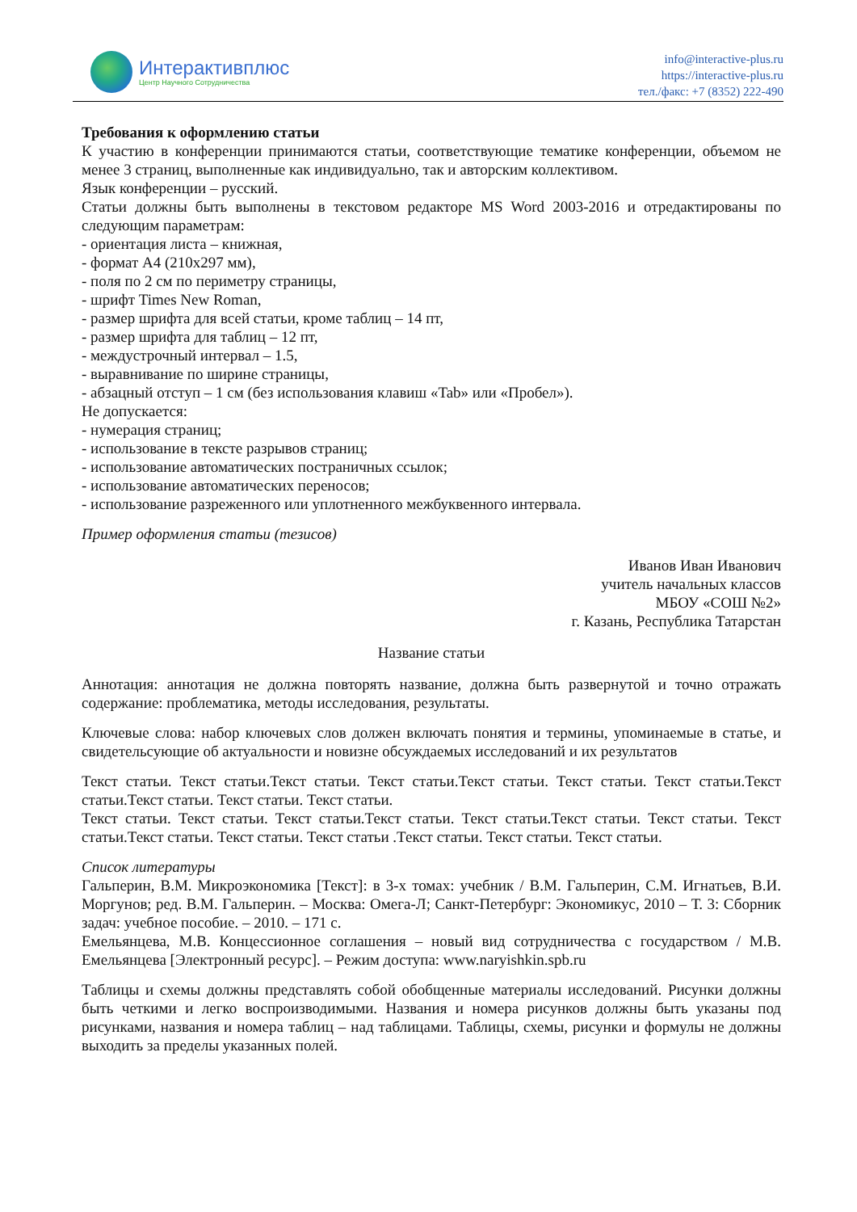Интерактивплюс
Центр Научного Сотрудничества
info@interactive-plus.ru
https://interactive-plus.ru
тел./факс: +7 (8352) 222-490
Требования к оформлению статьи
К участию в конференции принимаются статьи, соответствующие тематике конференции, объемом не менее 3 страниц, выполненные как индивидуально, так и авторским коллективом.
Язык конференции – русский.
Статьи должны быть выполнены в текстовом редакторе MS Word 2003-2016 и отредактированы по следующим параметрам:
- ориентация листа – книжная,
- формат А4 (210х297 мм),
- поля по 2 см по периметру страницы,
- шрифт Times New Roman,
- размер шрифта для всей статьи, кроме таблиц – 14 пт,
- размер шрифта для таблиц – 12 пт,
- междустрочный интервал – 1.5,
- выравнивание по ширине страницы,
- абзацный отступ – 1 см (без использования клавиш «Tab» или «Пробел»).
Не допускается:
- нумерация страниц;
- использование в тексте разрывов страниц;
- использование автоматических постраничных ссылок;
- использование автоматических переносов;
- использование разреженного или уплотненного межбуквенного интервала.
Пример оформления статьи (тезисов)
Иванов Иван Иванович
учитель начальных классов
МБОУ «СОШ №2»
г. Казань, Республика Татарстан
Название статьи
Аннотация: аннотация не должна повторять название, должна быть развернутой и точно отражать содержание: проблематика, методы исследования, результаты.
Ключевые слова: набор ключевых слов должен включать понятия и термины, упоминаемые в статье, и свидетельсующие об актуальности и новизне обсуждаемых исследований и их результатов
Текст статьи. Текст статьи.Текст статьи. Текст статьи.Текст статьи. Текст статьи. Текст статьи.Текст статьи.Текст статьи. Текст статьи. Текст статьи.
Текст статьи. Текст статьи. Текст статьи.Текст статьи. Текст статьи.Текст статьи. Текст статьи. Текст статьи.Текст статьи. Текст статьи. Текст статьи .Текст статьи. Текст статьи. Текст статьи.
Список литературы
Гальперин, В.М. Микроэкономика [Текст]: в 3-х томах: учебник / В.М. Гальперин, С.М. Игнатьев, В.И. Моргунов; ред. В.М. Гальперин. – Москва: Омега-Л; Санкт-Петербург: Экономикус, 2010 – Т. 3: Сборник задач: учебное пособие. – 2010. – 171 с.
Емельянцева, М.В. Концессионное соглашения – новый вид сотрудничества с государством / М.В. Емельянцева [Электронный ресурс]. – Режим доступа: www.naryishkin.spb.ru
Таблицы и схемы должны представлять собой обобщенные материалы исследований. Рисунки должны быть четкими и легко воспроизводимыми. Названия и номера рисунков должны быть указаны под рисунками, названия и номера таблиц – над таблицами. Таблицы, схемы, рисунки и формулы не должны выходить за пределы указанных полей.